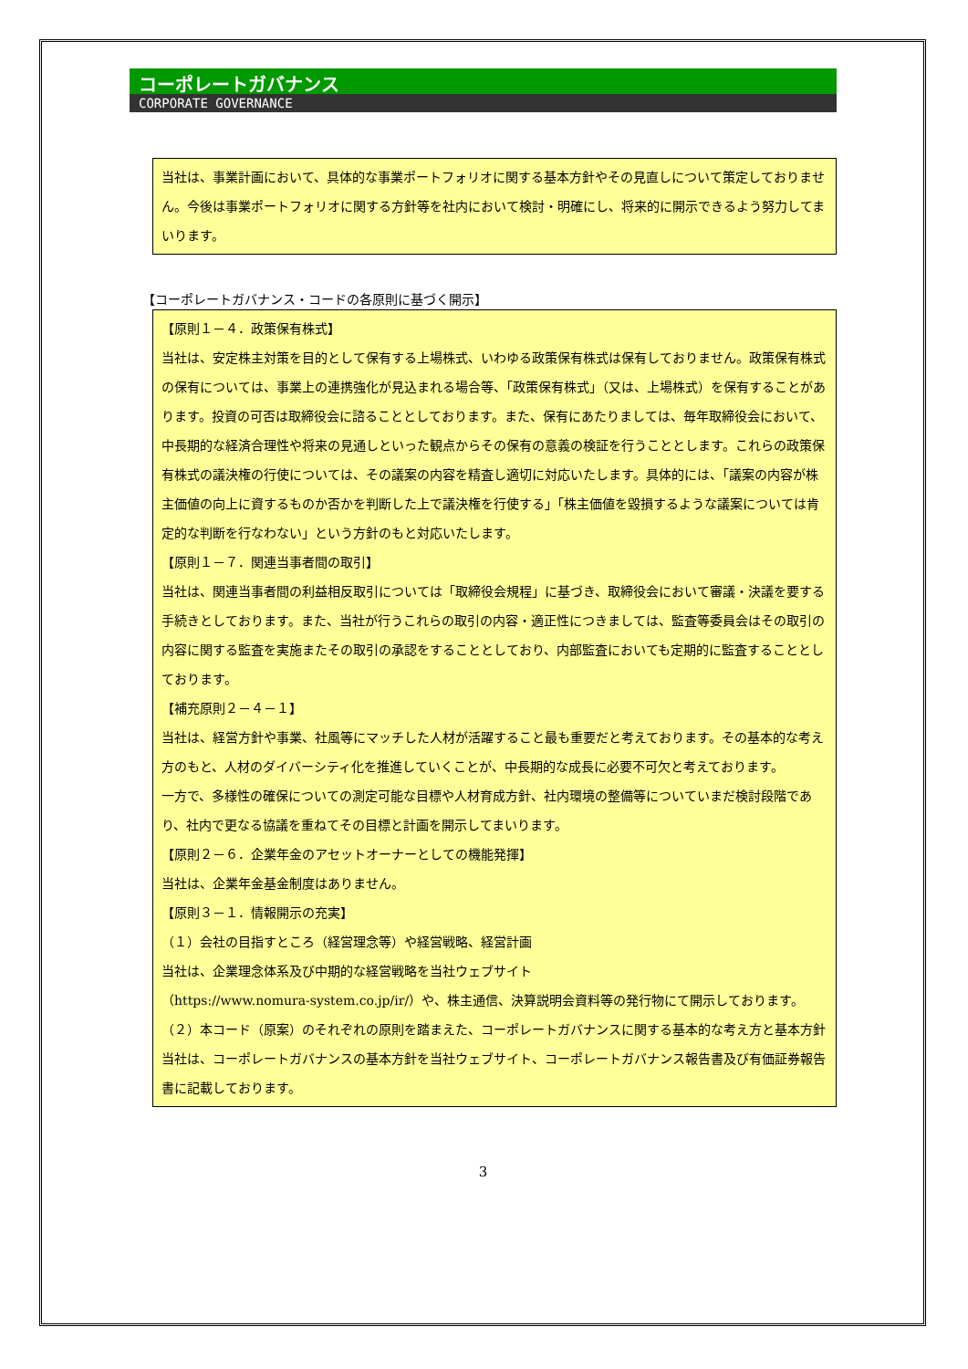コーポレートガバナンス
CORPORATE GOVERNANCE
当社は、事業計画において、具体的な事業ポートフォリオに関する基本方針やその見直しについて策定しておりません。今後は事業ポートフォリオに関する方針等を社内において検討・明確にし、将来的に開示できるよう努力してまいります。
【コーポレートガバナンス・コードの各原則に基づく開示】
【原則１－４．政策保有株式】
当社は、安定株主対策を目的として保有する上場株式、いわゆる政策保有株式は保有しておりません。政策保有株式の保有については、事業上の連携強化が見込まれる場合等、「政策保有株式」（又は、上場株式）を保有することがあります。投資の可否は取締役会に諮ることとしております。また、保有にあたりましては、毎年取締役会において、中長期的な経済合理性や将来の見通しといった観点からその保有の意義の検証を行うこととします。これらの政策保有株式の議決権の行使については、その議案の内容を精査し適切に対応いたします。具体的には、「議案の内容が株主価値の向上に資するものか否かを判断した上で議決権を行使する」「株主価値を毀損するような議案については肯定的な判断を行なわない」という方針のもと対応いたします。
【原則１－７．関連当事者間の取引】
当社は、関連当事者間の利益相反取引については「取締役会規程」に基づき、取締役会において審議・決議を要する手続きとしております。また、当社が行うこれらの取引の内容・適正性につきましては、監査等委員会はその取引の内容に関する監査を実施またその取引の承認をすることとしており、内部監査においても定期的に監査することとしております。
【補充原則２－４－１】
当社は、経営方針や事業、社風等にマッチした人材が活躍すること最も重要だと考えております。その基本的な考え方のもと、人材のダイバーシティ化を推進していくことが、中長期的な成長に必要不可欠と考えております。
一方で、多様性の確保についての測定可能な目標や人材育成方針、社内環境の整備等についていまだ検討段階であり、社内で更なる協議を重ねてその目標と計画を開示してまいります。
【原則２－６．企業年金のアセットオーナーとしての機能発揮】
当社は、企業年金基金制度はありません。
【原則３－１．情報開示の充実】
（１）会社の目指すところ（経営理念等）や経営戦略、経営計画
当社は、企業理念体系及び中期的な経営戦略を当社ウェブサイト
（https://www.nomura-system.co.jp/ir/）や、株主通信、決算説明会資料等の発行物にて開示しております。
（２）本コード（原案）のそれぞれの原則を踏まえた、コーポレートガバナンスに関する基本的な考え方と基本方針
当社は、コーポレートガバナンスの基本方針を当社ウェブサイト、コーポレートガバナンス報告書及び有価証券報告書に記載しております。
3